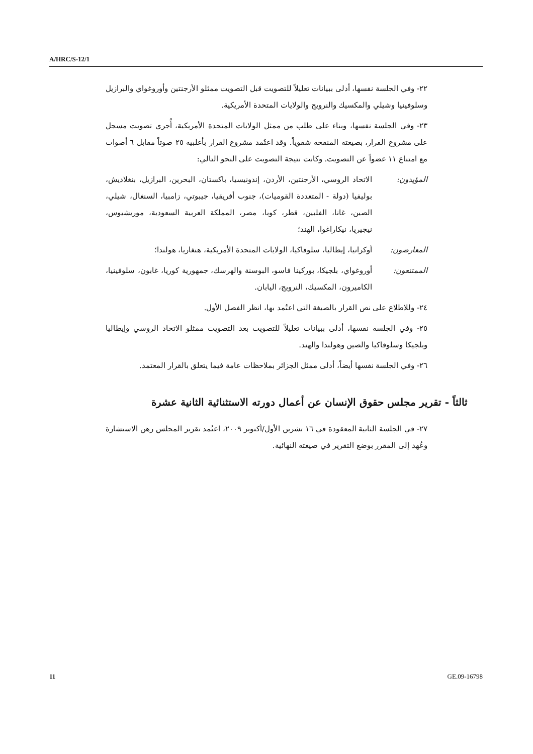A/HRC/S-12/1
٢٢- وفي الجلسة نفسها، أدلى ببيانات تعليلاً للتصويت قبل التصويت ممثلو الأرجنتين وأوروغواي والبرازيل وسلوفينيا وشيلي والمكسيك والنرويج والولايات المتحدة الأمريكية.
٢٣- وفي الجلسة نفسها، وبناء على طلب من ممثل الولايات المتحدة الأمريكية، أُجري تصويت مسجل على مشروع القرار، بصيغته المنقحة شفوياً. وقد اعتُمد مشروع القرار بأغلبية ٢٥ صوتاً مقابل ٦ أصوات مع امتناع ١١ عضواً عن التصويت. وكانت نتيجة التصويت على النحو التالي:
المؤيدون: الاتحاد الروسي، الأرجنتين، الأردن، إندونيسيا، باكستان، البحرين، البرازيل، بنغلاديش، بوليفيا (دولة - المتعددة القوميات)، جنوب أفريقيا، جيبوتي، زامبيا، السنغال، شيلي، الصين، غانا، الفلبين، قطر، كوبا، مصر، المملكة العربية السعودية، موريشيوس، نيجيريا، نيكاراغوا، الهند؛
المعارضون: أوكرانيا، إيطاليا، سلوفاكيا، الولايات المتحدة الأمريكية، هنغاريا، هولندا؛
الممتنعون: أوروغواي، بلجيكا، بوركينا فاسو، البوسنة والهرسك، جمهورية كوريا، غابون، سلوفينيا، الكاميرون، المكسيك، النرويج، اليابان.
٢٤- وللاطلاع على نص القرار بالصيغة التي اعتُمد بها، انظر الفصل الأول.
٢٥- وفي الجلسة نفسها، أدلى ببيانات تعليلاً للتصويت بعد التصويت ممثلو الاتحاد الروسي وإيطاليا وبلجيكا وسلوفاكيا والصين وهولندا والهند.
٢٦- وفي الجلسة نفسها أيضاً، أدلى ممثل الجزائر بملاحظات عامة فيما يتعلق بالقرار المعتمد.
ثالثاً - تقرير مجلس حقوق الإنسان عن أعمال دورته الاستثنائية الثانية عشرة
٢٧- في الجلسة الثانية المعقودة في ١٦ تشرين الأول/أكتوبر ٢٠٠٩، اعتُمد تقرير المجلس رهن الاستشارة وعُهد إلى المقرر بوضع التقرير في صيغته النهائية.
11 GE.09-16798